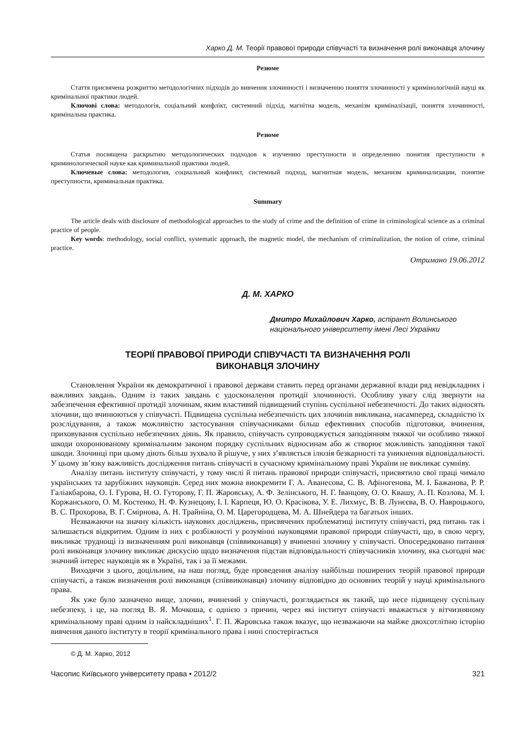Харко Д. М. Теорії правової природи співучасті та визначення ролі виконавця злочину
Резюме
Стаття присвячена розкриттю методологічних підходів до вивчення злочинності і визначенню поняття злочинності у кримінологічній науці як кримінальної практики людей.
Ключові слова: методологія, соціальний конфлікт, системний підхід, магнітна модель, механізм криміналізації, поняття злочинності, кримінальна практика.
Резюме
Статья посвящена раскрытию методологических подходов к изучению преступности и определению понятия преступности в криминологической науке как криминальной практики людей.
Ключевые слова: методология, социальный конфликт, системный подход, магнитная модель, механизм криминализации, понятие преступности, криминальная практика.
Summary
The article deals with disclosure of methodological approaches to the study of crime and the definition of crime in criminological science as a criminal practice of people.
Key words: methodology, social conflict, systematic approach, the magnetic model, the mechanism of criminalization, the notion of crime, criminal practice.
Отримано 19.06.2012
Д. М. ХАРКО
Дмитро Михайлович Харко, аспірант Волинського національного університету імені Лесі Українки
ТЕОРІЇ ПРАВОВОЇ ПРИРОДИ СПІВУЧАСТІ ТА ВИЗНАЧЕННЯ РОЛІ
ВИКОНАВЦЯ ЗЛОЧИНУ
Становлення України як демократичної і правової держави ставить перед органами державної влади ряд невідкладних і важливих завдань. Одним із таких завдань є удосконалення протидії злочинності. Особливу увагу слід звернути на забезпечення ефективної протидії злочинам, яким властивий підвищений ступінь суспільної небезпечності. До таких відносять злочини, що вчинюються у співучасті. Підвищена суспільна небезпечність цих злочинів викликана, насамперед, складністю їх розслідування, а також можливістю застосування співучасниками більш ефективних способів підготовки, вчинення, приховування суспільно небезпечних діянь. Як правило, співучасть супроводжується заподіянням тяжкої чи особливо тяжкої шкоди охоронюваному кримінальним законом порядку суспільних відносинам або ж створює можливість заподіяння такої шкоди. Злочинці при цьому діють більш зухвало й рішуче, у них з’являється ілюзія безкарності та уникнення відповідальності. У цьому зв’язку важливість дослідження питань співучасті в сучасному кримінальному праві України не викликає сумніву.
Аналізу питань інституту співучасті, у тому числі й питань правової природи співучасті, присвятило свої праці чимало українських та зарубіжних науковців. Серед них можна виокремити Г. А. Аванесова, С. В. Афіногенова, М. І. Бажанова, Р. Р. Галіакбарова, О. І. Гурова, Н. О. Гуторову, Г. П. Жаровську, А. Ф. Зелінського, Н. Г. Іванцову, О. О. Квашу, А. П. Козлова, М. І. Коржанського, О. М. Костенко, Н. Ф. Кузнецову, І. І. Карпеця, Ю. О. Красікова, У. Е. Лихмус, В. В. Лунєєва, В. О. Навроцького, В. С. Прохорова, В. Г. Смірнова, А. Н. Трайніна, О. М. Царегородцева, М. А. Шнейдера та багатьох інших.
Незважаючи на значну кількість наукових досліджень, присвячених проблематиці інституту співучасті, ряд питань так і залишається відкритим. Одним із них є розбіжності у розумінні науковцями правової природи співучасті, що, в свою чергу, викликає труднощі із визначенням ролі виконавця (співвиконавця) у вчиненні злочину у співучасті. Опосередковано питання ролі виконавця злочину викликає дискусію щодо визначення підстав відповідальності співучасників злочину, яка сьогодні має значний інтерес науковців як в Україні, так і за її межами.
Виходячи з цього, доцільним, на наш погляд, буде проведення аналізу найбільш поширених теорій правової природи співучасті, а також визначення ролі виконавця (співвиконавця) злочину відповідно до основних теорій у науці кримінального права.
Як уже було зазначено вище, злочин, вчинений у співучасті, розглядається як такий, що несе підвищену суспільну небезпеку, і це, на погляд В. Я. Мочкоша, є однією з причин, через які інститут співучасті вважається у вітчизняному кримінальному праві одним із найскладніших<sup>1</sup>. Г. П. Жаровська також вказує, що незважаючи на майже двохсотлітню історію вивчення даного інституту в теорії кримінального права і нині спостерігається
© Д. М. Харко, 2012
Часопис Київського університету права • 2012/2 321